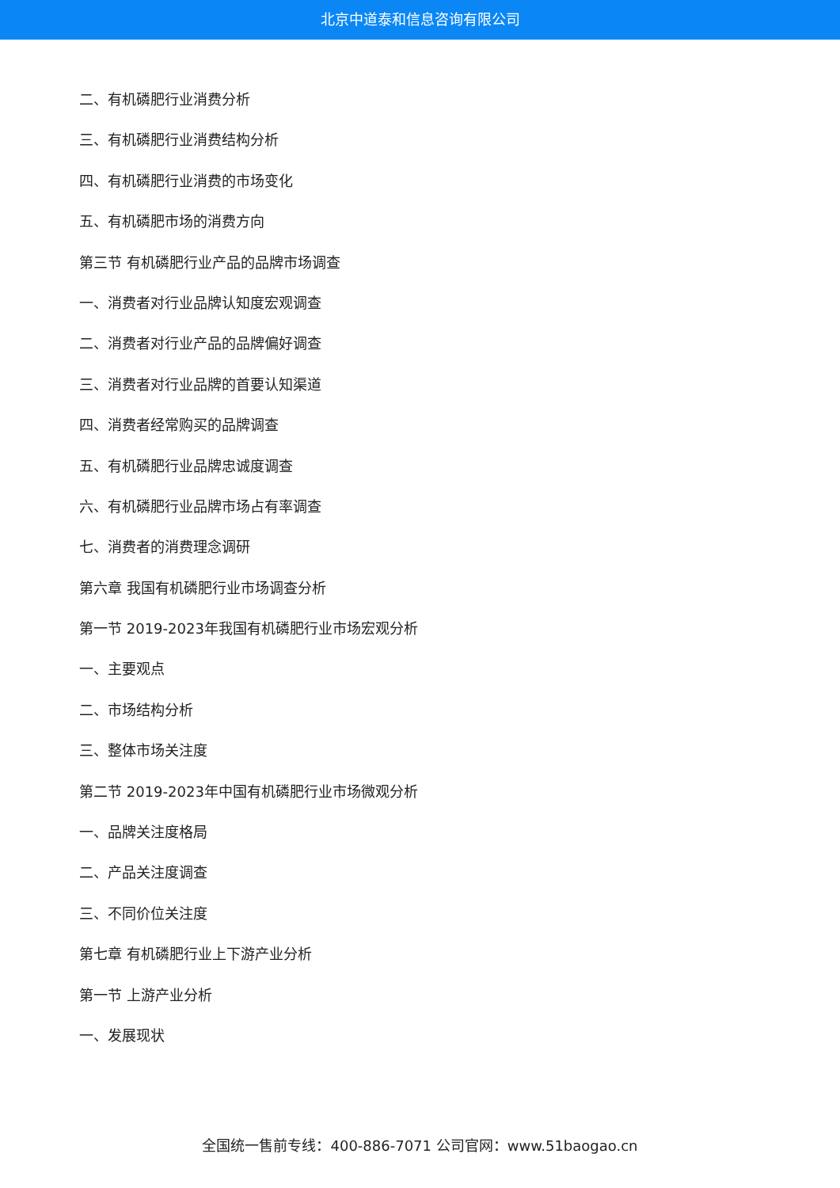北京中道泰和信息咨询有限公司
二、有机磷肥行业消费分析
三、有机磷肥行业消费结构分析
四、有机磷肥行业消费的市场变化
五、有机磷肥市场的消费方向
第三节 有机磷肥行业产品的品牌市场调查
一、消费者对行业品牌认知度宏观调查
二、消费者对行业产品的品牌偏好调查
三、消费者对行业品牌的首要认知渠道
四、消费者经常购买的品牌调查
五、有机磷肥行业品牌忠诚度调查
六、有机磷肥行业品牌市场占有率调查
七、消费者的消费理念调研
第六章 我国有机磷肥行业市场调查分析
第一节 2019-2023年我国有机磷肥行业市场宏观分析
一、主要观点
二、市场结构分析
三、整体市场关注度
第二节 2019-2023年中国有机磷肥行业市场微观分析
一、品牌关注度格局
二、产品关注度调查
三、不同价位关注度
第七章 有机磷肥行业上下游产业分析
第一节 上游产业分析
一、发展现状
全国统一售前专线：400-886-7071 公司官网：www.51baogao.cn